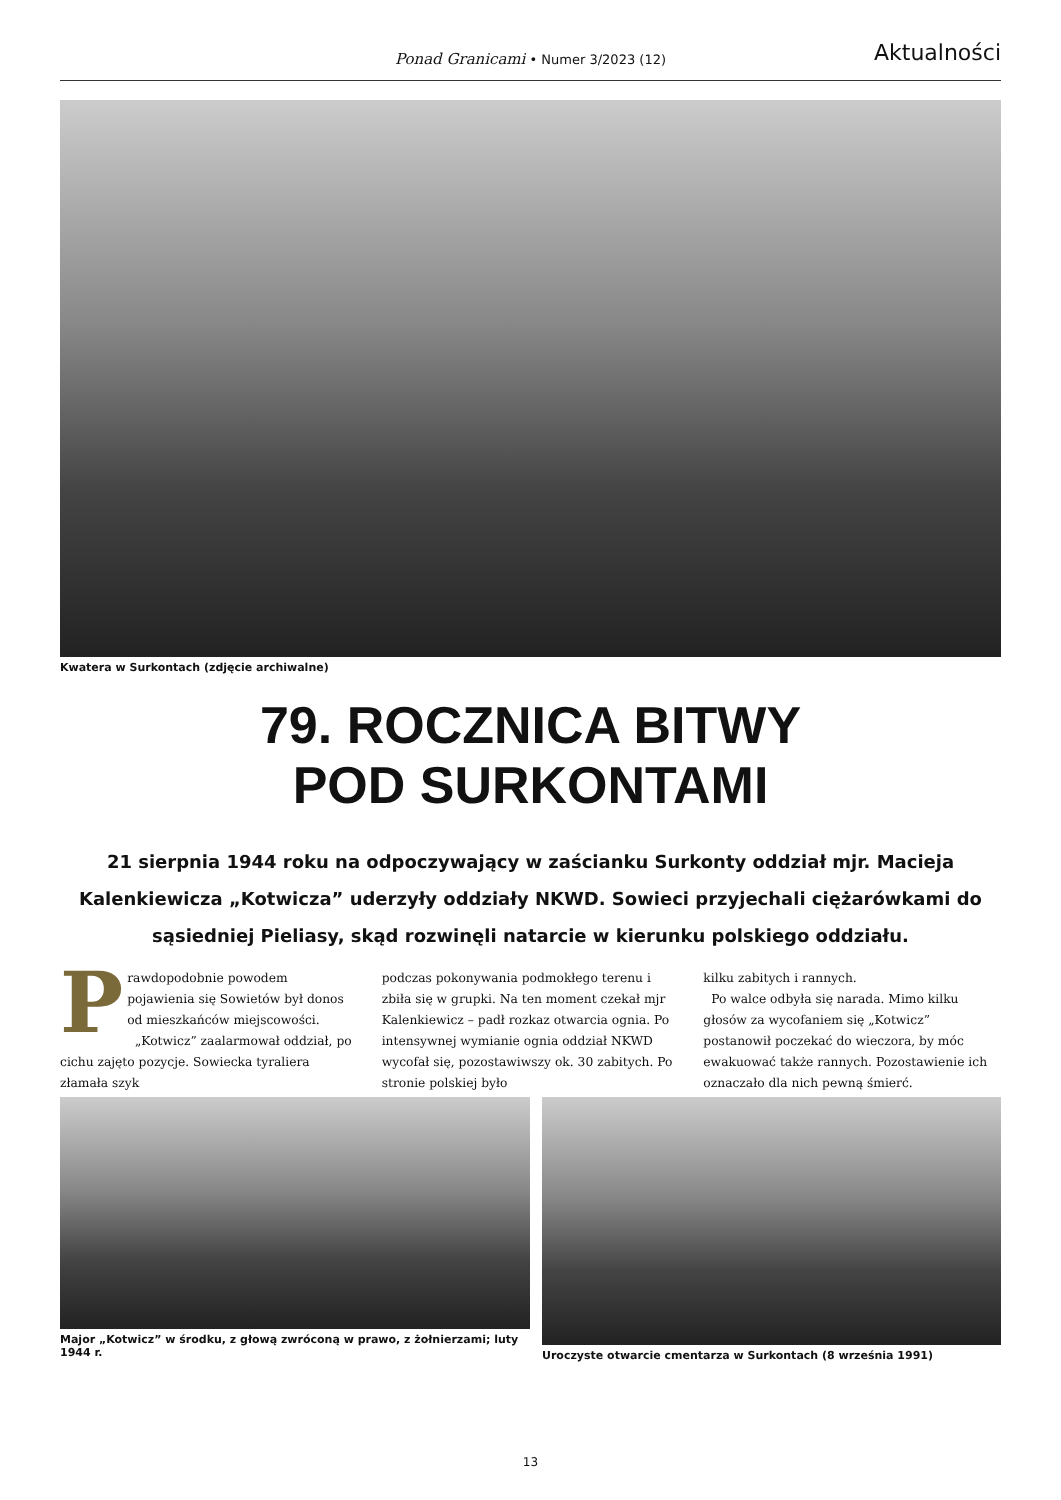Ponad Granicami • Numer 3/2023 (12) Aktualności
Kwatera w Surkontach (zdjęcie archiwalne)
79. ROCZNICA BITWY
POD SURKONTAMI
21 sierpnia 1944 roku na odpoczywający w zaścianku Surkonty oddział mjr. Macieja Kalenkiewicza „Kotwicza” uderzyły oddziały NKWD. Sowieci przyjechali ciężarówkami do sąsiedniej Pieliasy, skąd rozwinęli natarcie w kierunku polskiego oddziału.
P
rawdopodobnie powodem pojawienia się Sowietów był donos od mieszkańców miejscowości.
„Kotwicz” zaalarmował oddział, po cichu zajęto pozycje. Sowiecka tyraliera złamała szyk
podczas pokonywania podmokłego terenu i zbiła się w grupki. Na ten moment czekał mjr Kalenkiewicz – padł rozkaz otwarcia ognia. Po intensywnej wymianie ognia oddział NKWD wycofał się, pozostawiwszy ok. 30 zabitych. Po stronie polskiej było
kilku zabitych i rannych.
Po walce odbyła się narada. Mimo kilku głosów za wycofaniem się „Kotwicz” postanowił poczekać do wieczora, by móc ewakuować także rannych. Pozostawienie ich oznaczało dla nich pewną śmierć.
Major „Kotwicz” w środku, z głową zwróconą w prawo, z żołnierzami; luty 1944 r.
Uroczyste otwarcie cmentarza w Surkontach (8 września 1991)
13